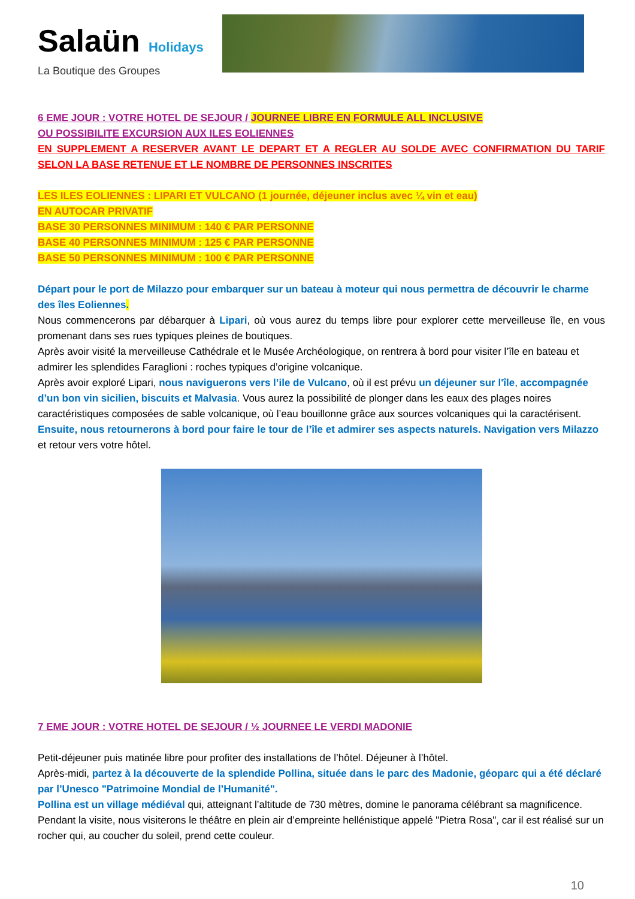Salaün Holidays
La Boutique des Groupes
6 EME JOUR : VOTRE HOTEL DE SEJOUR / JOURNEE LIBRE EN FORMULE ALL INCLUSIVE
OU POSSIBILITE EXCURSION AUX ILES EOLIENNES
EN SUPPLEMENT A RESERVER AVANT LE DEPART ET A REGLER AU SOLDE AVEC CONFIRMATION DU TARIF SELON LA BASE RETENUE ET LE NOMBRE DE PERSONNES INSCRITES
LES ILES EOLIENNES : LIPARI ET VULCANO (1 journée, déjeuner inclus avec ¼ vin et eau)
EN AUTOCAR PRIVATIF
BASE 30 PERSONNES MINIMUM : 140 € PAR PERSONNE
BASE 40 PERSONNES MINIMUM : 125 € PAR PERSONNE
BASE 50 PERSONNES MINIMUM : 100 € PAR PERSONNE
Départ pour le port de Milazzo pour embarquer sur un bateau à moteur qui nous permettra de découvrir le charme des îles Eoliennes.
Nous commencerons par débarquer à Lipari, où vous aurez du temps libre pour explorer cette merveilleuse île, en vous promenant dans ses rues typiques pleines de boutiques.
Après avoir visité la merveilleuse Cathédrale et le Musée Archéologique, on rentrera à bord pour visiter l’île en bateau et admirer les splendides Faraglioni : roches typiques d’origine volcanique.
Après avoir exploré Lipari, nous naviguerons vers l’ile de Vulcano, où il est prévu un déjeuner sur l'île, accompagnée d’un bon vin sicilien, biscuits et Malvasia. Vous aurez la possibilité de plonger dans les eaux des plages noires caractéristiques composées de sable volcanique, où l’eau bouillonne grâce aux sources volcaniques qui la caractérisent.
Ensuite, nous retournerons à bord pour faire le tour de l’île et admirer ses aspects naturels. Navigation vers Milazzo et retour vers votre hôtel.
7 EME JOUR : VOTRE HOTEL DE SEJOUR / ½ JOURNEE LE VERDI MADONIE
Petit-déjeuner puis matinée libre pour profiter des installations de l’hôtel. Déjeuner à l’hôtel.
Après-midi, partez à la découverte de la splendide Pollina, située dans le parc des Madonie, géoparc qui a été déclaré par l’Unesco "Patrimoine Mondial de l’Humanité".
Pollina est un village médiéval qui, atteignant l’altitude de 730 mètres, domine le panorama célébrant sa magnificence. Pendant la visite, nous visiterons le théâtre en plein air d’empreinte hellénistique appelé "Pietra Rosa", car il est réalisé sur un rocher qui, au coucher du soleil, prend cette couleur.
10